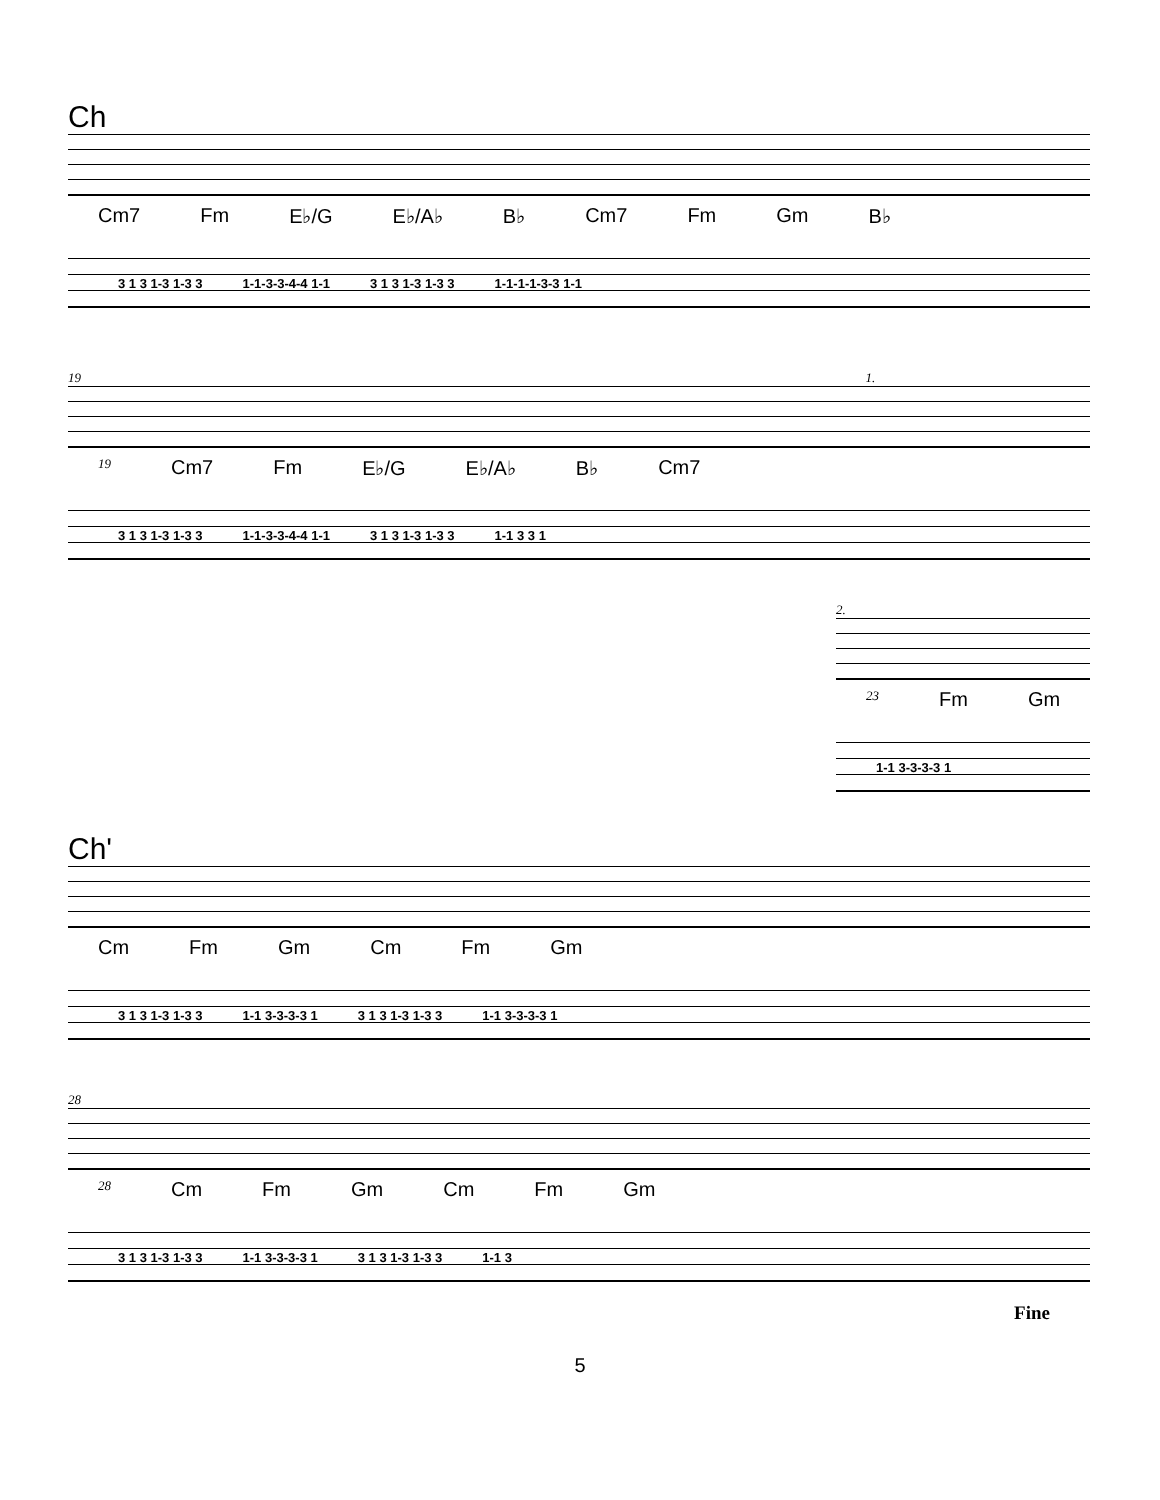Ch
Cm7 Fm E♭/G E♭/A♭ B♭ Cm7 Fm Gm B♭
3 1 3 1-3 1-3 3 1-1-3-3-4-4 1-1 3 1 3 1-3 1-3 3 1-1-1-1-3-3 1-1
19 1.
19 Cm7 Fm E♭/G E♭/A♭ B♭ Cm7
3 1 3 1-3 1-3 3 1-1-3-3-4-4 1-1 3 1 3 1-3 1-3 3 1-1 3 3 1
2.
23 Fm Gm
1-1 3-3-3-3 1
Ch'
Cm Fm Gm Cm Fm Gm
3 1 3 1-3 1-3 3 1-1 3-3-3-3 1 3 1 3 1-3 1-3 3 1-1 3-3-3-3 1
28
28 Cm Fm Gm Cm Fm Gm
3 1 3 1-3 1-3 3 1-1 3-3-3-3 1 3 1 3 1-3 1-3 3 1-1 3
Fine
5